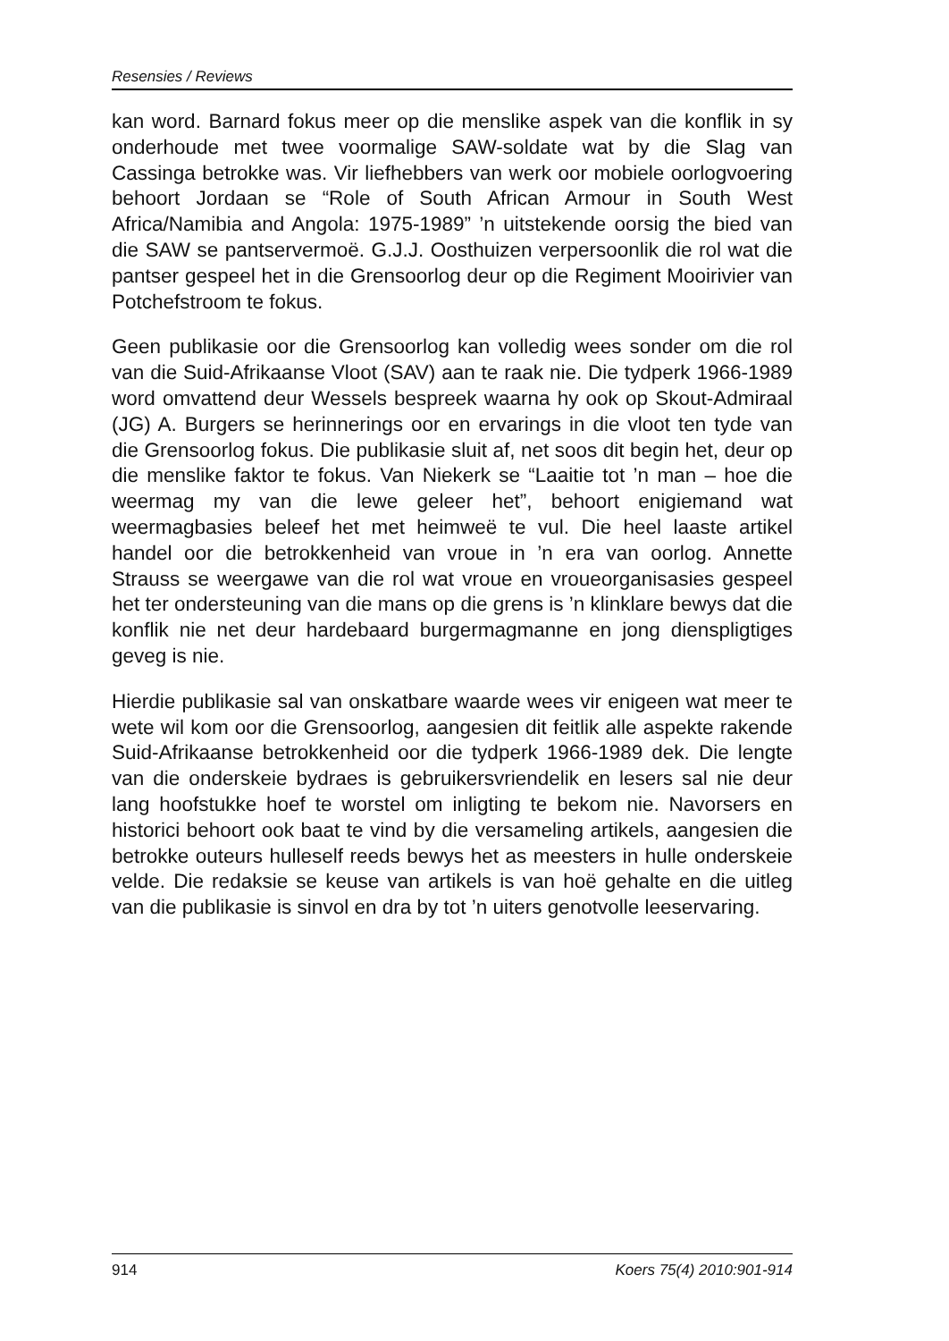Resensies / Reviews
kan word. Barnard fokus meer op die menslike aspek van die konflik in sy onderhoude met twee voormalige SAW-soldate wat by die Slag van Cassinga betrokke was. Vir liefhebbers van werk oor mobiele oorlogvoering behoort Jordaan se “Role of South African Armour in South West Africa/Namibia and Angola: 1975-1989” ’n uitstekende oorsig the bied van die SAW se pantservermoë. G.J.J. Oosthuizen verpersoonlik die rol wat die pantser gespeel het in die Grensoorlog deur op die Regiment Mooirivier van Potchefstroom te fokus.
Geen publikasie oor die Grensoorlog kan volledig wees sonder om die rol van die Suid-Afrikaanse Vloot (SAV) aan te raak nie. Die tydperk 1966-1989 word omvattend deur Wessels bespreek waarna hy ook op Skout-Admiraal (JG) A. Burgers se herinnerings oor en ervarings in die vloot ten tyde van die Grensoorlog fokus. Die publikasie sluit af, net soos dit begin het, deur op die menslike faktor te fokus. Van Niekerk se “Laaitie tot ’n man – hoe die weermag my van die lewe geleer het”, behoort enigiemand wat weermagbasies beleef het met heimweë te vul. Die heel laaste artikel handel oor die betrokkenheid van vroue in ’n era van oorlog. Annette Strauss se weergawe van die rol wat vroue en vroueorganisasies gespeel het ter ondersteuning van die mans op die grens is ’n klinklare bewys dat die konflik nie net deur hardebaard burgermagmanne en jong dienspligtiges geveg is nie.
Hierdie publikasie sal van onskatbare waarde wees vir enigeen wat meer te wete wil kom oor die Grensoorlog, aangesien dit feitlik alle aspekte rakende Suid-Afrikaanse betrokkenheid oor die tydperk 1966-1989 dek. Die lengte van die onderskeie bydraes is gebrui­kersvriendelik en lesers sal nie deur lang hoofstukke hoef te worstel om inligting te bekom nie. Navorsers en historici behoort ook baat te vind by die versameling artikels, aangesien die betrokke outeurs hulleself reeds bewys het as meesters in hulle onderskeie velde. Die redaksie se keuse van artikels is van hoë gehalte en die uitleg van die publikasie is sinvol en dra by tot ’n uiters genotvolle leeservaring.
914 Koers 75(4) 2010:901-914